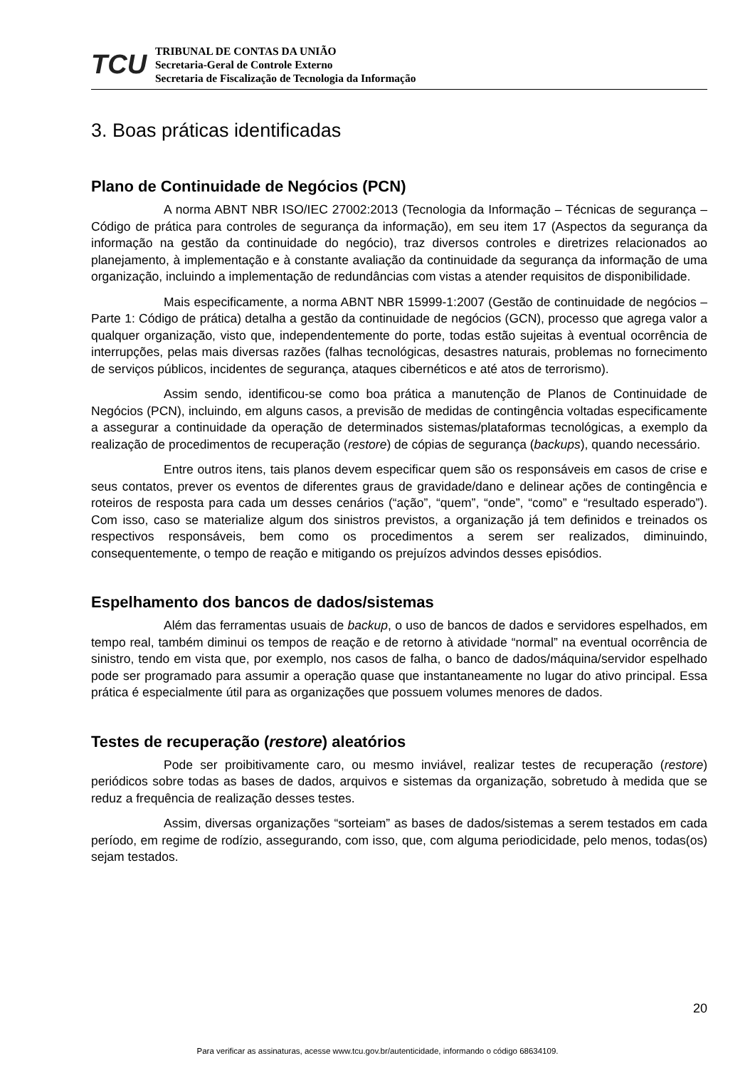TCU
TRIBUNAL DE CONTAS DA UNIÃO
Secretaria-Geral de Controle Externo
Secretaria de Fiscalização de Tecnologia da Informação
3. Boas práticas identificadas
Plano de Continuidade de Negócios (PCN)
A norma ABNT NBR ISO/IEC 27002:2013 (Tecnologia da Informação – Técnicas de segurança – Código de prática para controles de segurança da informação), em seu item 17 (Aspectos da segurança da informação na gestão da continuidade do negócio), traz diversos controles e diretrizes relacionados ao planejamento, à implementação e à constante avaliação da continuidade da segurança da informação de uma organização, incluindo a implementação de redundâncias com vistas a atender requisitos de disponibilidade.
Mais especificamente, a norma ABNT NBR 15999-1:2007 (Gestão de continuidade de negócios – Parte 1: Código de prática) detalha a gestão da continuidade de negócios (GCN), processo que agrega valor a qualquer organização, visto que, independentemente do porte, todas estão sujeitas à eventual ocorrência de interrupções, pelas mais diversas razões (falhas tecnológicas, desastres naturais, problemas no fornecimento de serviços públicos, incidentes de segurança, ataques cibernéticos e até atos de terrorismo).
Assim sendo, identificou-se como boa prática a manutenção de Planos de Continuidade de Negócios (PCN), incluindo, em alguns casos, a previsão de medidas de contingência voltadas especificamente a assegurar a continuidade da operação de determinados sistemas/plataformas tecnológicas, a exemplo da realização de procedimentos de recuperação (restore) de cópias de segurança (backups), quando necessário.
Entre outros itens, tais planos devem especificar quem são os responsáveis em casos de crise e seus contatos, prever os eventos de diferentes graus de gravidade/dano e delinear ações de contingência e roteiros de resposta para cada um desses cenários (“ação”, “quem”, “onde”, “como” e “resultado esperado”). Com isso, caso se materialize algum dos sinistros previstos, a organização já tem definidos e treinados os respectivos responsáveis, bem como os procedimentos a serem ser realizados, diminuindo, consequentemente, o tempo de reação e mitigando os prejuízos advindos desses episódios.
Espelhamento dos bancos de dados/sistemas
Além das ferramentas usuais de backup, o uso de bancos de dados e servidores espelhados, em tempo real, também diminui os tempos de reação e de retorno à atividade “normal” na eventual ocorrência de sinistro, tendo em vista que, por exemplo, nos casos de falha, o banco de dados/máquina/servidor espelhado pode ser programado para assumir a operação quase que instantaneamente no lugar do ativo principal. Essa prática é especialmente útil para as organizações que possuem volumes menores de dados.
Testes de recuperação (restore) aleatórios
Pode ser proibitivamente caro, ou mesmo inviável, realizar testes de recuperação (restore) periódicos sobre todas as bases de dados, arquivos e sistemas da organização, sobretudo à medida que se reduz a frequência de realização desses testes.
Assim, diversas organizações “sorteiam” as bases de dados/sistemas a serem testados em cada período, em regime de rodízio, assegurando, com isso, que, com alguma periodicidade, pelo menos, todas(os) sejam testados.
20
Para verificar as assinaturas, acesse www.tcu.gov.br/autenticidade, informando o código 68634109.